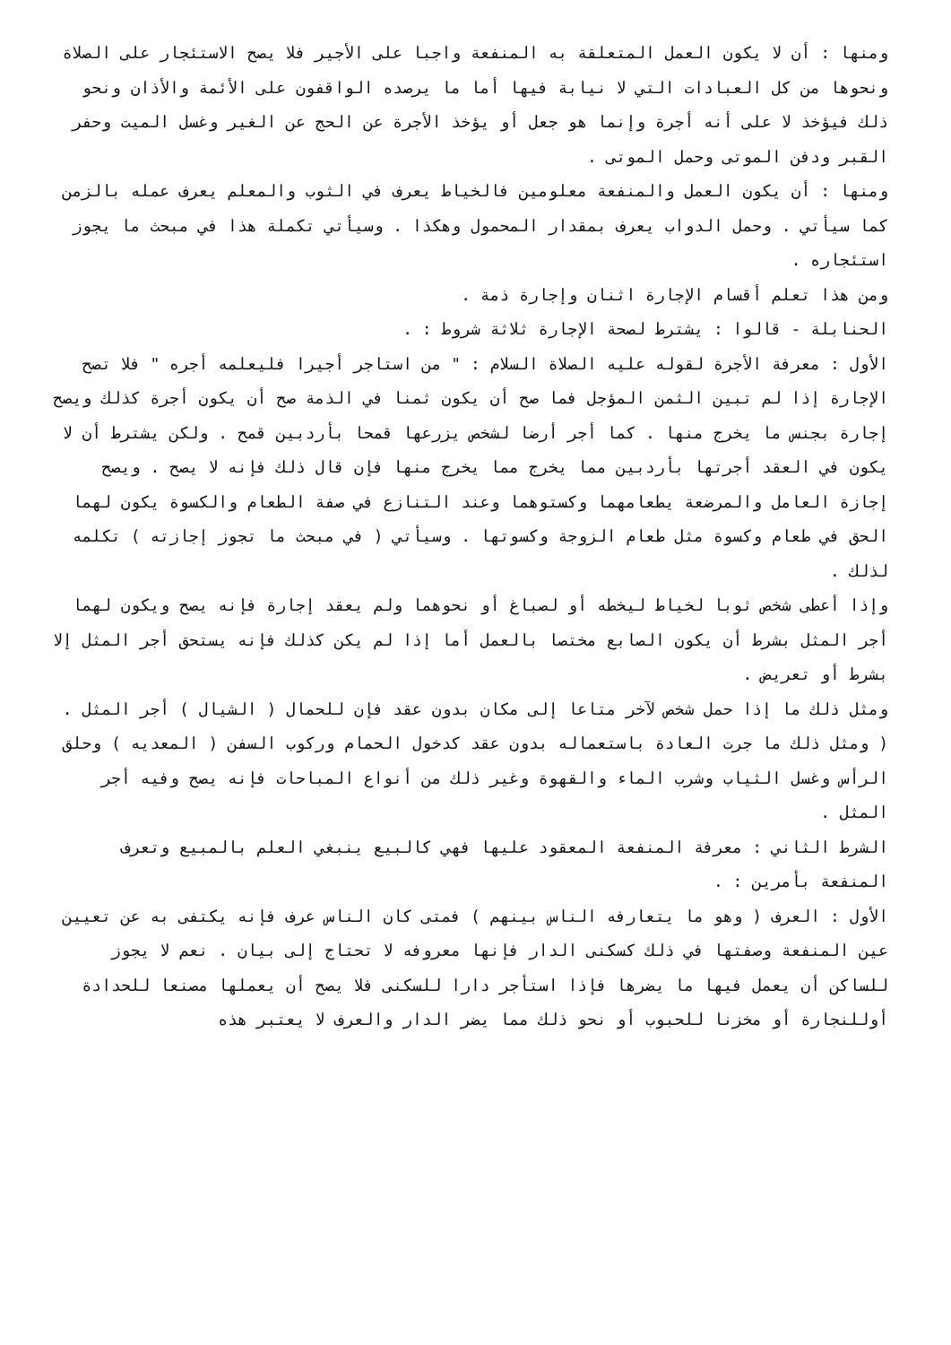ومنها : أن لا يكون العمل المتعلقة به المنفعة واجبا على الأجير فلا يصح الاستئجار على الصلاة ونحوها من كل العبادات التي لا نيابة فيها أما ما يرصده الواقفون على الأئمة والأذان ونحو ذلك فيؤخذ لا على أنه أجرة وإنما هو جعل أو يؤخذ الأجرة عن الحج عن الغير وغسل الميت وحفر القبر ودفن الموتى وحمل الموتى .
ومنها : أن يكون العمل والمنفعة معلومين فالخياط يعرف في الثوب والمعلم يعرف عمله بالزمن كما سيأتي . وحمل الدواب يعرف بمقدار المحمول وهكذا . وسيأتي تكملة هذا في مبحث ما يجوز استئجاره .
ومن هذا تعلم أقسام الإجارة اثنان وإجارة ذمة .
الحنابلة - قالوا : يشترط لصحة الإجارة ثلاثة شروط : .
الأول : معرفة الأجرة لقوله عليه الصلاة السلام : " من استاجر أجيرا فليعلمه أجره " فلا تصح الإجارة إذا لم تبين الثمن المؤجل فما صح أن يكون ثمنا في الذمة صح أن يكون أجرة كذلك ويصح إجارة بجنس ما يخرج منها . كما أجر أرضا لشخص يزرعها قمحا بأردبين قمح . ولكن يشترط أن لا يكون في العقد أجرتها بأردبين مما يخرج مما يخرج منها فإن قال ذلك فإنه لا يصح . ويصح إجازة العامل والمرضعة يطعامهما وكستوهما وعند التنازع في صفة الطعام والكسوة يكون لهما الحق في طعام وكسوة مثل طعام الزوجة وكسوتها . وسيأتي ( في مبحث ما تجوز إجازته ) تكلمه لذلك .
وإذا أعطى شخص ثوبا لخياط ليخطه أو لصباغ أو نحوهما ولم يعقد إجارة فإنه يصح ويكون لهما أجر المثل بشرط أن يكون الصابع مختصا بالعمل أما إذا لم يكن كذلك فإنه يستحق أجر المثل إلا بشرط أو تعريض .
ومثل ذلك ما إذا حمل شخص لآخر متاعا إلى مكان بدون عقد فإن للحمال ( الشيال ) أجر المثل .
( ومثل ذلك ما جرت العادة باستعماله بدون عقد كدخول الحمام وركوب السفن ( المعديه ) وحلق الرأس وغسل الثياب وشرب الماء والقهوة وغير ذلك من أنواع المباحات فإنه يصح وفيه أجر المثل .
الشرط الثاني : معرفة المنفعة المعقود عليها فهي كالبيع ينبغي العلم بالمبيع وتعرف المنفعة بأمرين : .
الأول : العرف ( وهو ما يتعارفه الناس بينهم ) فمتى كان الناس عرف فإنه يكتفى به عن تعيين عين المنفعة وصفتها في ذلك كسكنى الدار فإنها معروفه لا تحتاج إلى بيان . نعم لا يجوز للساكن أن يعمل فيها ما يضرها فإذا استأجر دارا للسكنى فلا يصح أن يعملها مصنعا للحدادة أوللنجارة أو مخزنا للحبوب أو نحو ذلك مما يضر الدار والعرف لا يعتبر هذه